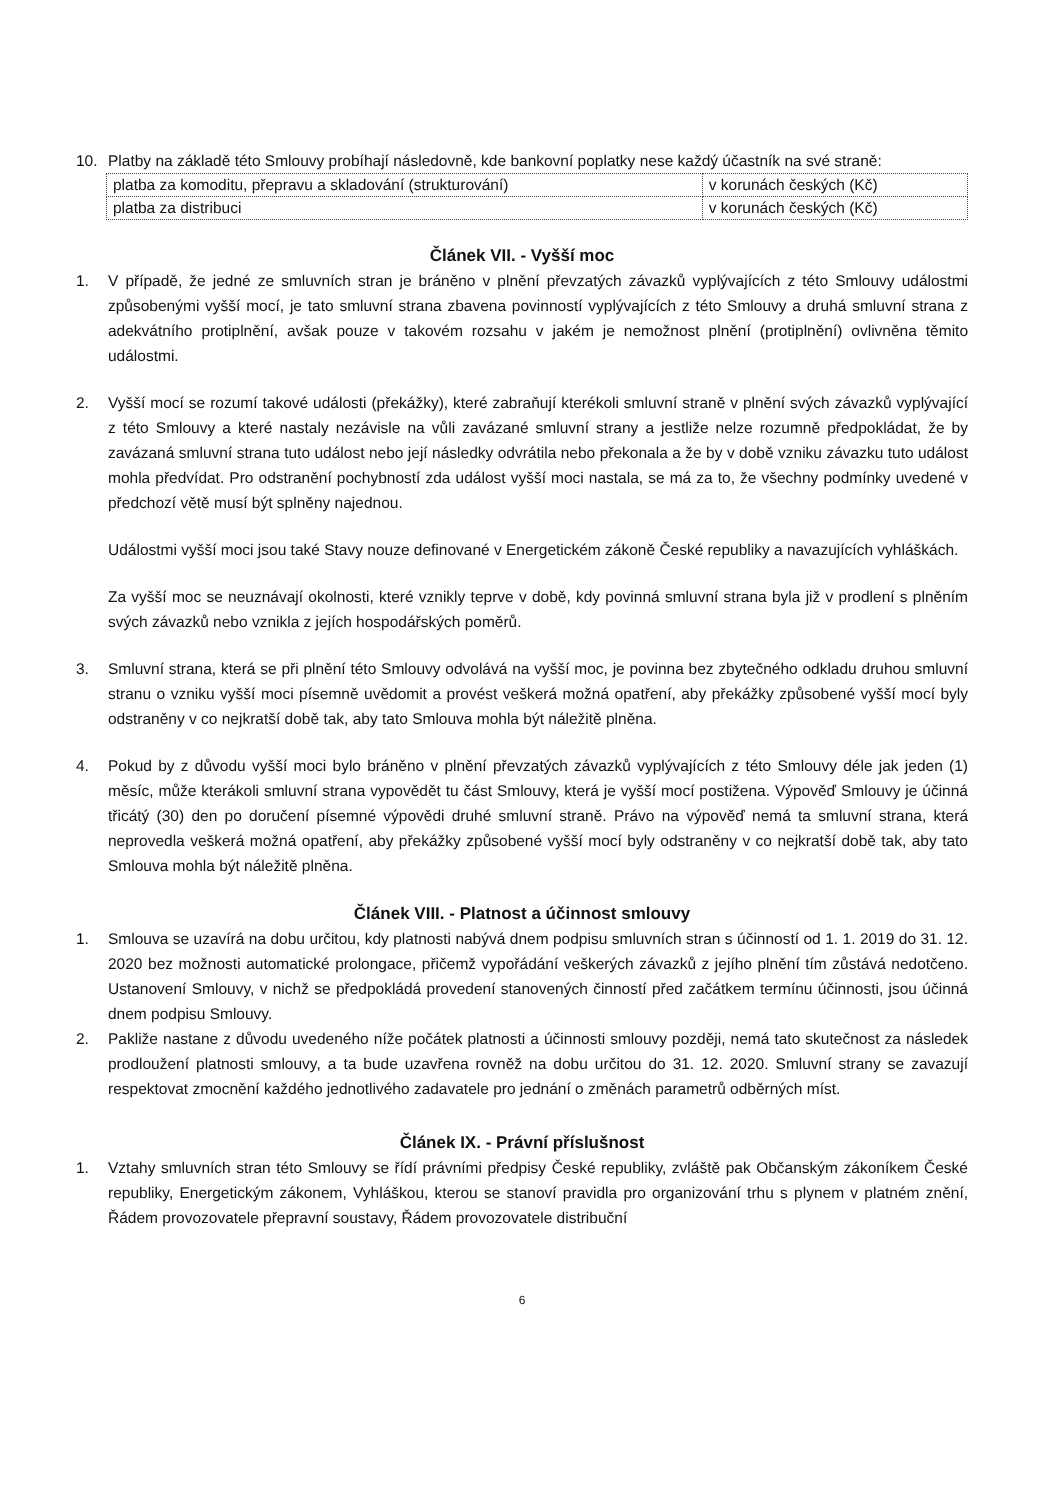10. Platby na základě této Smlouvy probíhají následovně, kde bankovní poplatky nese každý účastník na své straně:
| platba za komoditu, přepravu a skladování (strukturování) | v korunách českých (Kč) |
| platba za distribuci | v korunách českých (Kč) |
Článek VII. - Vyšší moc
1. V případě, že jedné ze smluvních stran je bráněno v plnění převzatých závazků vyplývajících z této Smlouvy událostmi způsobenými vyšší mocí, je tato smluvní strana zbavena povinností vyplývajících z této Smlouvy a druhá smluvní strana z adekvátního protiplnění, avšak pouze v takovém rozsahu v jakém je nemožnost plnění (protiplnění) ovlivněna těmito událostmi.
2. Vyšší mocí se rozumí takové události (překážky), které zabraňují kterékoli smluvní straně v plnění svých závazků vyplývající z této Smlouvy a které nastaly nezávisle na vůli zavázané smluvní strany a jestliže nelze rozumně předpokládat, že by zavázaná smluvní strana tuto událost nebo její následky odvrátila nebo překonala a že by v době vzniku závazku tuto událost mohla předvídat. Pro odstranění pochybností zda událost vyšší moci nastala, se má za to, že všechny podmínky uvedené v předchozí větě musí být splněny najednou.
Událostmi vyšší moci jsou také Stavy nouze definované v Energetickém zákoně České republiky a navazujících vyhláškách.
Za vyšší moc se neuznávají okolnosti, které vznikly teprve v době, kdy povinná smluvní strana byla již v prodlení s plněním svých závazků nebo vznikla z jejích hospodářských poměrů.
3. Smluvní strana, která se při plnění této Smlouvy odvolává na vyšší moc, je povinna bez zbytečného odkladu druhou smluvní stranu o vzniku vyšší moci písemně uvědomit a provést veškerá možná opatření, aby překážky způsobené vyšší mocí byly odstraněny v co nejkratší době tak, aby tato Smlouva mohla být náležitě plněna.
4. Pokud by z důvodu vyšší moci bylo bráněno v plnění převzatých závazků vyplývajících z této Smlouvy déle jak jeden (1) měsíc, může kterákoli smluvní strana vypovědět tu část Smlouvy, která je vyšší mocí postižena. Výpověď Smlouvy je účinná třicátý (30) den po doručení písemné výpovědi druhé smluvní straně. Právo na výpověď nemá ta smluvní strana, která neprovedla veškerá možná opatření, aby překážky způsobené vyšší mocí byly odstraněny v co nejkratší době tak, aby tato Smlouva mohla být náležitě plněna.
Článek VIII. - Platnost a účinnost smlouvy
1. Smlouva se uzavírá na dobu určitou, kdy platnosti nabývá dnem podpisu smluvních stran s účinností od 1. 1. 2019 do 31. 12. 2020 bez možnosti automatické prolongace, přičemž vypořádání veškerých závazků z jejího plnění tím zůstává nedotčeno. Ustanovení Smlouvy, v nichž se předpokládá provedení stanovených činností před začátkem termínu účinnosti, jsou účinná dnem podpisu Smlouvy.
2. Pakliže nastane z důvodu uvedeného níže počátek platnosti a účinnosti smlouvy později, nemá tato skutečnost za následek prodloužení platnosti smlouvy, a ta bude uzavřena rovněž na dobu určitou do 31. 12. 2020. Smluvní strany se zavazují respektovat zmocnění každého jednotlivého zadavatele pro jednání o změnách parametrů odběrných míst.
Článek IX. - Právní příslušnost
1. Vztahy smluvních stran této Smlouvy se řídí právními předpisy České republiky, zvláště pak Občanským zákoníkem České republiky, Energetickým zákonem, Vyhláškou, kterou se stanoví pravidla pro organizování trhu s plynem v platném znění, Řádem provozovatele přepravní soustavy, Řádem provozovatele distribuční
6